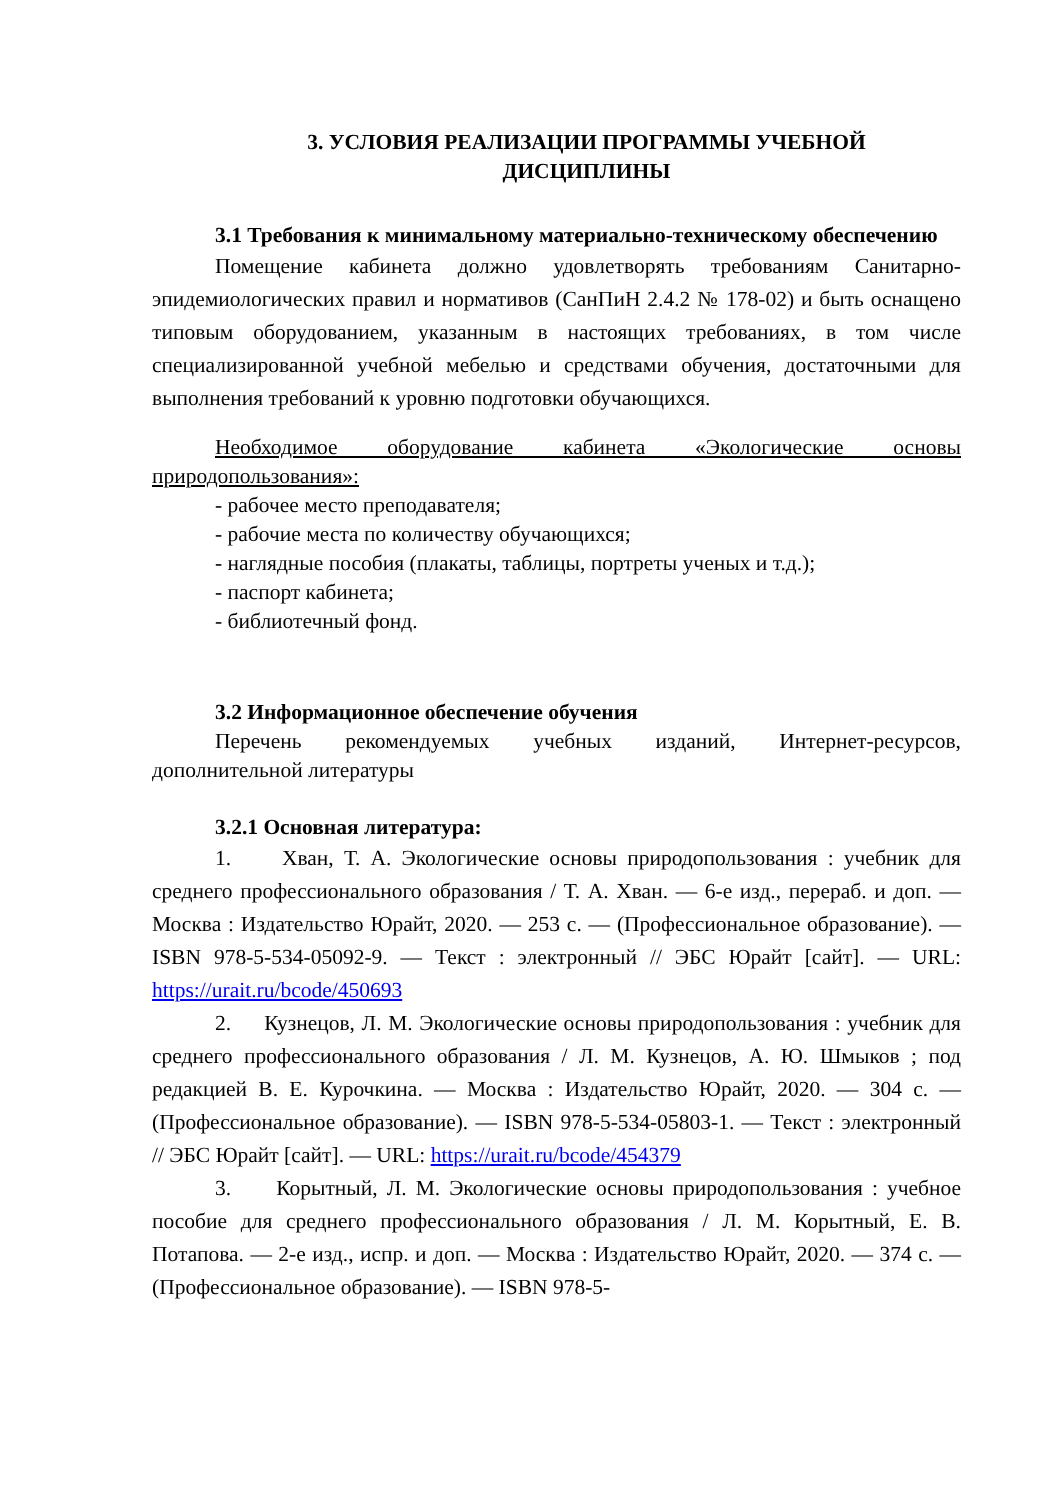3. УСЛОВИЯ РЕАЛИЗАЦИИ ПРОГРАММЫ УЧЕБНОЙ
ДИСЦИПЛИНЫ
3.1 Требования к минимальному материально-техническому обеспечению
Помещение кабинета должно удовлетворять требованиям Санитарно-эпидемиологических правил и нормативов (СанПиН 2.4.2 № 178-02) и быть оснащено типовым оборудованием, указанным в настоящих требованиях, в том числе специализированной учебной мебелью и средствами обучения, достаточными для выполнения требований к уровню подготовки обучающихся.
Необходимое оборудование кабинета «Экологические основы природопользования»:
- рабочее место преподавателя;
- рабочие места по количеству обучающихся;
- наглядные пособия (плакаты, таблицы, портреты ученых и т.д.);
- паспорт кабинета;
- библиотечный фонд.
3.2 Информационное обеспечение обучения
Перечень рекомендуемых учебных изданий, Интернет-ресурсов, дополнительной литературы
3.2.1 Основная литература:
1. Хван, Т. А. Экологические основы природопользования : учебник для среднего профессионального образования / Т. А. Хван. — 6-е изд., перераб. и доп. — Москва : Издательство Юрайт, 2020. — 253 с. — (Профессиональное образование). — ISBN 978-5-534-05092-9. — Текст : электронный // ЭБС Юрайт [сайт]. — URL: https://urait.ru/bcode/450693
2. Кузнецов, Л. М. Экологические основы природопользования : учебник для среднего профессионального образования / Л. М. Кузнецов, А. Ю. Шмыков ; под редакцией В. Е. Курочкина. — Москва : Издательство Юрайт, 2020. — 304 с. — (Профессиональное образование). — ISBN 978-5-534-05803-1. — Текст : электронный // ЭБС Юрайт [сайт]. — URL: https://urait.ru/bcode/454379
3. Корытный, Л. М. Экологические основы природопользования : учебное пособие для среднего профессионального образования / Л. М. Корытный, Е. В. Потапова. — 2-е изд., испр. и доп. — Москва : Издательство Юрайт, 2020. — 374 с. — (Профессиональное образование). — ISBN 978-5-